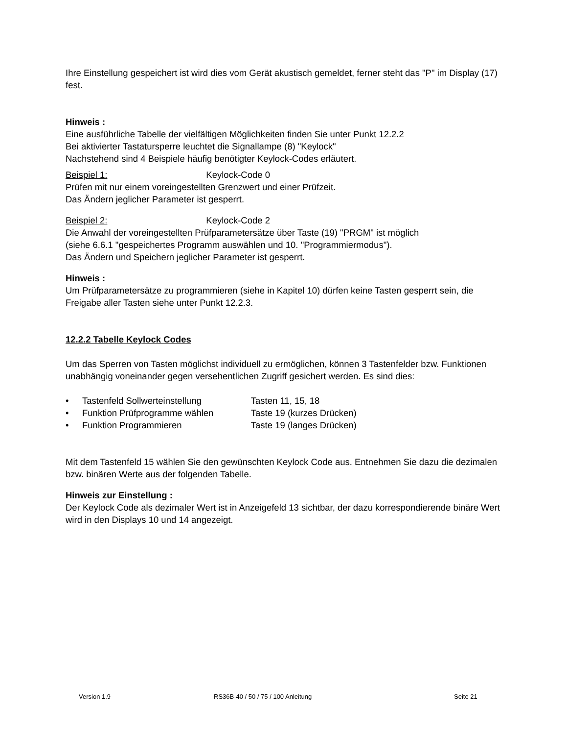Ihre Einstellung gespeichert ist wird dies vom Gerät akustisch gemeldet, ferner steht das "P" im Display (17) fest.
Hinweis :
Eine ausführliche Tabelle der vielfältigen Möglichkeiten finden Sie unter Punkt 12.2.2
Bei aktivierter Tastatursperre leuchtet die Signallampe (8) "Keylock"
Nachstehend sind 4 Beispiele häufig benötigter Keylock-Codes erläutert.
Beispiel 1: Keylock-Code 0
Prüfen mit nur einem voreingestellten Grenzwert und einer Prüfzeit.
Das Ändern jeglicher Parameter ist gesperrt.
Beispiel 2: Keylock-Code 2
Die Anwahl der voreingestellten Prüfparametersätze über Taste (19) "PRGM" ist möglich
(siehe 6.6.1 "gespeichertes Programm auswählen und 10. "Programmiermodus").
Das Ändern und Speichern jeglicher Parameter ist gesperrt.
Hinweis :
Um Prüfparametersätze zu programmieren (siehe in Kapitel 10) dürfen keine Tasten gesperrt sein, die Freigabe aller Tasten siehe unter Punkt 12.2.3.
12.2.2 Tabelle Keylock Codes
Um das Sperren von Tasten möglichst individuell zu ermöglichen, können 3 Tastenfelder bzw. Funktionen unabhängig voneinander gegen versehentlichen Zugriff gesichert werden. Es sind dies:
• Tastenfeld Sollwerteinstellung Tasten 11, 15, 18
• Funktion Prüfprogramme wählen Taste 19 (kurzes Drücken)
• Funktion Programmieren Taste 19 (langes Drücken)
Mit dem Tastenfeld 15 wählen Sie den gewünschten Keylock Code aus. Entnehmen Sie dazu die dezimalen bzw. binären Werte aus der folgenden Tabelle.
Hinweis zur Einstellung :
Der Keylock Code als dezimaler Wert ist in Anzeigefeld 13 sichtbar, der dazu korrespondierende binäre Wert wird in den Displays 10 und 14 angezeigt.
Version 1.9 RS36B-40 / 50 / 75 / 100 Anleitung Seite 21